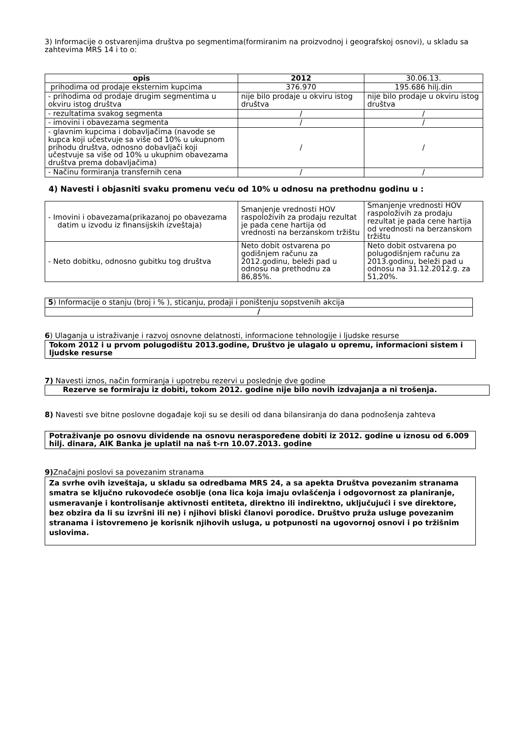3) Informacije o ostvarenjima društva po segmentima(formiranim na proizvodnoj i geografskoj osnovi), u skladu sa zahtevima MRS 14 i to o:
| opis | 2012 | 30.06.13. |
| --- | --- | --- |
| prihodima od prodaje eksternim kupcima | 376.970 | 195.686 hilj.din |
| - prihodima od prodaje drugim segmentima u okviru istog društva | nije bilo prodaje u okviru istog društva | nije bilo prodaje u okviru istog društva |
| - rezultatima svakog segmenta | / | / |
| - imovini i obavezama segmenta | / | / |
| - glavnim kupcima i dobavljačima (navode se kupca koji učestvuje sa više od 10% u ukupnom prihodu društva, odnosno dobavljači koji učestvuje sa više od 10% u ukupnim obavezama društva prema dobavljačima) | / | / |
| - Načinu formiranja transfernih cena | / | / |
4) Navesti i objasniti svaku promenu veću od 10% u odnosu na prethodnu godinu u :
| - Imovini i obavezama(prikazanoj po obavezama datim u izvodu iz finansijskih izveštaja) | Smanjenje vrednosti HOV raspoloživih za prodaju rezultat je pada cene hartija od vrednosti na berzanskom tržištu | Smanjenje vrednosti HOV raspoloživih za prodaju rezultat je pada cene hartija od vrednosti na berzanskom tržištu |
| - Neto dobitku, odnosno gubitku tog društva | Neto dobit ostvarena po godišnjem računu za 2012.godinu, beleži pad u odnosu na prethodnu za 86,85%. | Neto dobit ostvarena po polugodišnjem računu za 2013.godinu, beleži pad u odnosu na 31.12.2012.g. za 51,20%. |
| 5 ) Informacije o stanju (broj i % ), sticanju, prodaji i poništenju sopstvenih akcija |
| / |
6) Ulaganja u istraživanje i razvoj osnovne delatnosti, informacione tehnologije i ljudske resurse
Tokom 2012 i u prvom polugodištu 2013.godine, Društvo je ulagalo u opremu, informacioni sistem i ljudske resurse
7) Navesti iznos, način formiranja i upotrebu rezervi u poslednje dve godine
Rezerve se formiraju iz dobiti, tokom 2012. godine nije bilo novih izdvajanja a ni trošenja.
8) Navesti sve bitne poslovne događaje koji su se desili od dana bilansiranja do dana podnošenja zahteva
Potraživanje po osnovu dividende na osnovu neraspoređene dobiti iz 2012. godine u iznosu od 6.009 hilj. dinara, AIK Banka je uplatil na naš t-rn 10.07.2013. godine
9) Značajni poslovi sa povezanim stranama
Za svrhe ovih izveštaja, u skladu sa odredbama MRS 24, a sa apekta Društva povezanim stranama smatra se ključno rukovodeće osoblje (ona lica koja imaju ovlašćenja i odgovornost za planiranje, usmeravanje i kontrolisanje aktivnosti entiteta, direktno ili indirektno, uključujući i sve direktore, bez obzira da li su izvršni ili ne) i njihovi bliski članovi porodice. Društvo pruža usluge povezanim stranama i istovremeno je korisnik njihovih usluga, u potpunosti na ugovornoj osnovi i po tržišnim uslovima.